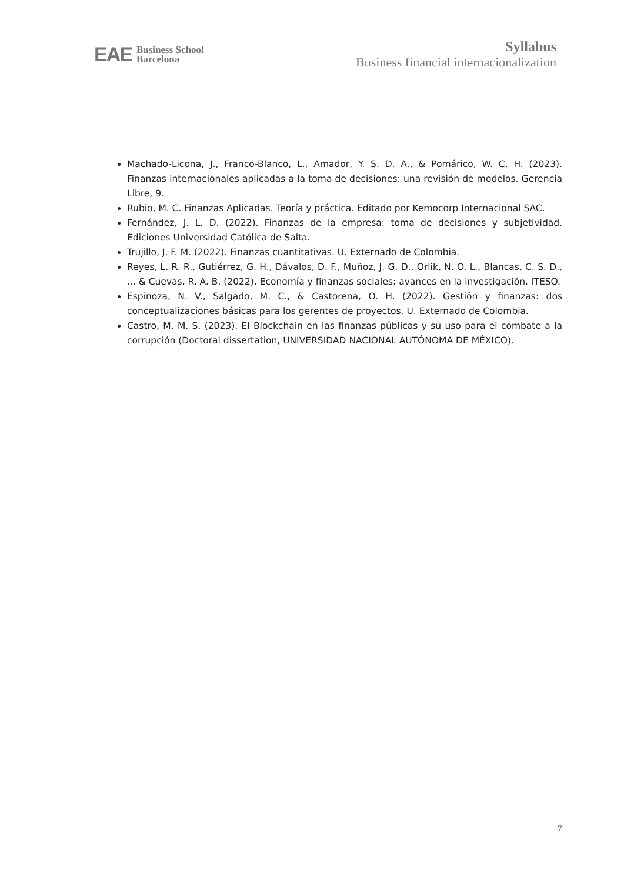EAE Business School
Barcelona
Syllabus
Business financial internacionalization
Machado-Licona, J., Franco-Blanco, L., Amador, Y. S. D. A., & Pomárico, W. C. H. (2023). Finanzas internacionales aplicadas a la toma de decisiones: una revisión de modelos. Gerencia Libre, 9.
Rubio, M. C. Finanzas Aplicadas. Teoría y práctica. Editado por Kemocorp Internacional SAC.
Fernández, J. L. D. (2022). Finanzas de la empresa: toma de decisiones y subjetividad. Ediciones Universidad Católica de Salta.
Trujillo, J. F. M. (2022). Finanzas cuantitativas. U. Externado de Colombia.
Reyes, L. R. R., Gutiérrez, G. H., Dávalos, D. F., Muñoz, J. G. D., Orlik, N. O. L., Blancas, C. S. D., ... & Cuevas, R. A. B. (2022). Economía y finanzas sociales: avances en la investigación. ITESO.
Espinoza, N. V., Salgado, M. C., & Castorena, O. H. (2022). Gestión y finanzas: dos conceptualizaciones básicas para los gerentes de proyectos. U. Externado de Colombia.
Castro, M. M. S. (2023). El Blockchain en las finanzas públicas y su uso para el combate a la corrupción (Doctoral dissertation, UNIVERSIDAD NACIONAL AUTÓNOMA DE MÉXICO).
7